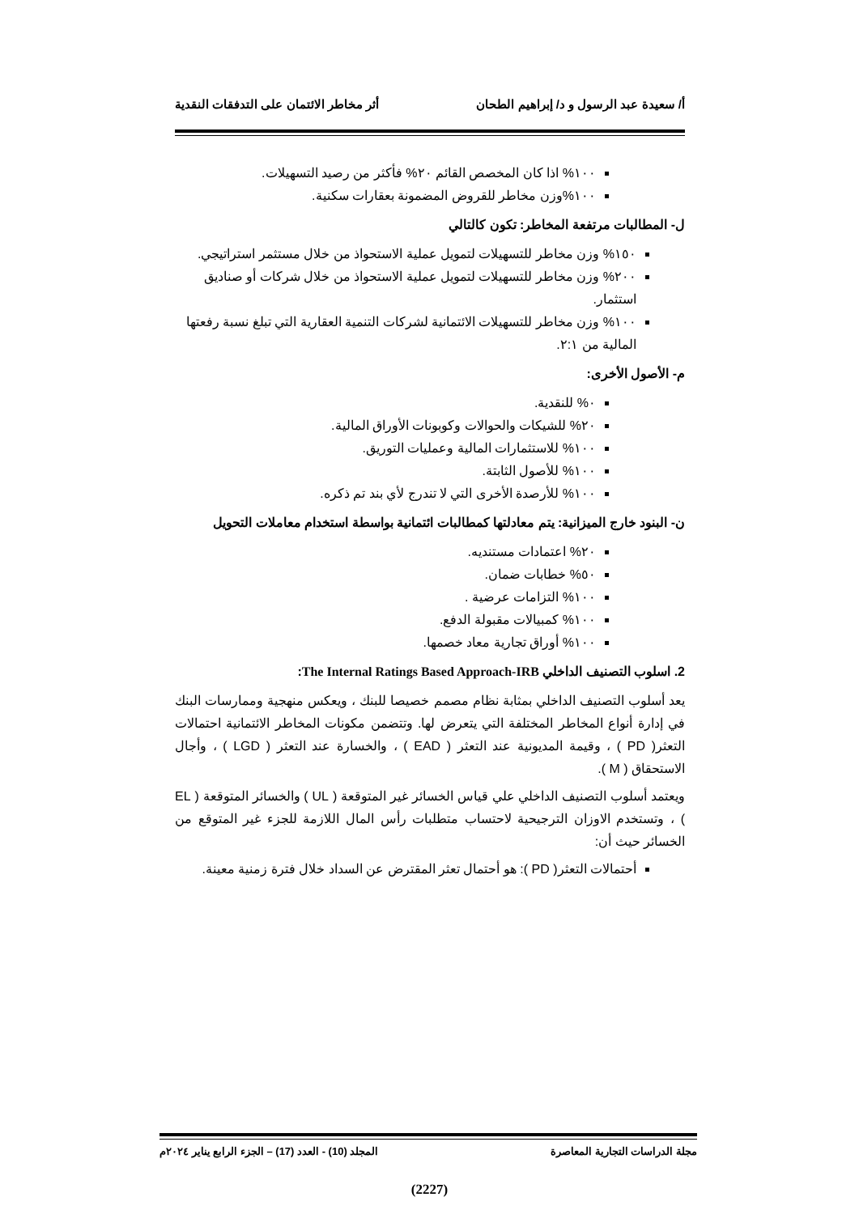أ/ سعيدة عبد الرسول و د/ إبراهيم الطحان أثر مخاطر الائتمان على التدفقات النقدية
١٠٠% اذا كان المخصص القائم ٢٠% فأكثر من رصيد التسهيلات.
١٠٠%وزن مخاطر للقروض المضمونة بعقارات سكنية.
ل- المطالبات مرتفعة المخاطر: تكون كالتالي
١٥٠% وزن مخاطر للتسهيلات لتمويل عملية الاستحواذ من خلال مستثمر استراتيجي.
٢٠٠% وزن مخاطر للتسهيلات لتمويل عملية الاستحواذ من خلال شركات أو صناديق استثمار.
١٠٠% وزن مخاطر للتسهيلات الائتمانية لشركات التنمية العقارية التي تبلغ نسبة رفعتها المالية من ٢:١.
م- الأصول الأخرى:
٠% للنقدية.
٢٠% للشيكات والحوالات وكوبونات الأوراق المالية.
١٠٠% للاستثمارات المالية وعمليات التوريق.
١٠٠% للأصول الثابتة.
١٠٠% للأرصدة الأخرى التي لا تندرج لأي بند تم ذكره.
ن- البنود خارج الميزانية: يتم معادلتها كمطالبات ائتمانية بواسطة استخدام معاملات التحويل
٢٠% اعتمادات مستنديه.
٥٠% خطابات ضمان.
١٠٠% التزامات عرضية .
١٠٠% كمبيالات مقبولة الدفع.
١٠٠% أوراق تجارية معاد خصمها.
2. اسلوب التصنيف الداخلي The Internal Ratings Based Approach-IRB:
يعد أسلوب التصنيف الداخلي بمثابة نظام مصمم خصيصا للبنك ، ويعكس منهجية وممارسات البنك في إدارة أنواع المخاطر المختلفة التي يتعرض لها. وتتضمن مكونات المخاطر الائتمانية احتمالات التعثر( PD ) ، وقيمة المديونية عند التعثر ( EAD ) ، والخسارة عند التعثر ( LGD ) ، وأجال الاستحقاق ( M ).
ويعتمد أسلوب التصنيف الداخلي علي قياس الخسائر غير المتوقعة ( UL ) والخسائر المتوقعة ( EL ) ، وتستخدم الاوزان الترجيحية لاحتساب متطلبات رأس المال اللازمة للجزء غير المتوقع من الخسائر حيث أن:
أحتمالات التعثر( PD ): هو أحتمال تعثر المقترض عن السداد خلال فترة زمنية معينة.
مجلة الدراسات التجارية المعاصرة المجلد (10) - العدد (17) – الجزء الرابع يناير ٢٠٢٤م
(2227)